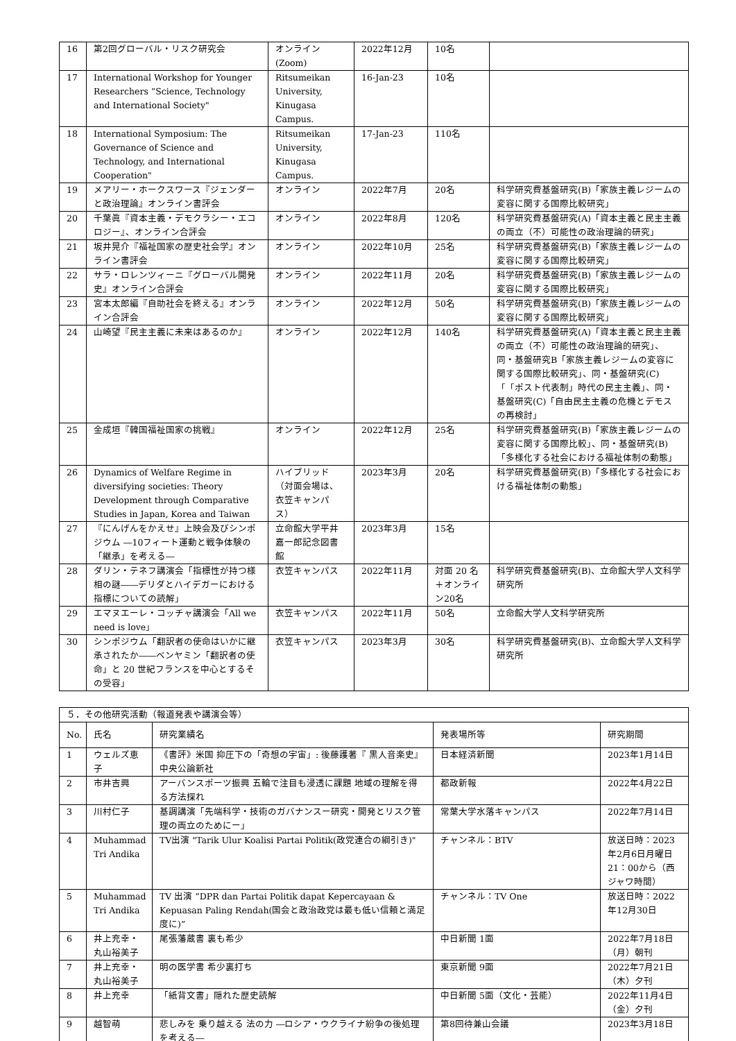| 16 | 第2回グローバル・リスク研究会 | オンライン (Zoom) | 2022年12月 | 10名 | |
| 17 | International Workshop for Younger Researchers “Science, Technology and International Society" | Ritsumeikan University, Kinugasa Campus. | 16-Jan-23 | 10名 | |
| 18 | International Symposium: The Governance of Science and Technology, and International Cooperation" | Ritsumeikan University, Kinugasa Campus. | 17-Jan-23 | 110名 | |
| 19 | メアリー・ホークスワース『ジェンダーと政治理論』オンライン書評会 | オンライン | 2022年7月 | 20名 | 科学研究費基盤研究(B)「家族主義レジームの変容に関する国際比較研究」 |
| 20 | 千葉眞『資本主義・デモクラシー・エコロジー』、オンライン合評会 | オンライン | 2022年8月 | 120名 | 科学研究費基盤研究(A)「資本主義と民主主義の両立（不）可能性の政治理論的研究」 |
| 21 | 坂井晃介『福祉国家の歴史社会学』オンライン書評会 | オンライン | 2022年10月 | 25名 | 科学研究費基盤研究(B)「家族主義レジームの変容に関する国際比較研究」 |
| 22 | サラ・ロレンツィーニ『グローバル開発史』オンライン合評会 | オンライン | 2022年11月 | 20名 | 科学研究費基盤研究(B)「家族主義レジームの変容に関する国際比較研究」 |
| 23 | 宮本太郎編『自助社会を終える』オンライン合評会 | オンライン | 2022年12月 | 50名 | 科学研究費基盤研究(B)「家族主義レジームの変容に関する国際比較研究」 |
| 24 | 山崎望『民主主義に未来はあるのか』 | オンライン | 2022年12月 | 140名 | 科学研究費基盤研究(A)「資本主義と民主主義の両立（不）可能性の政治理論的研究」、同・基盤研究B「家族主義レジームの変容に関する国際比較研究」、同・基盤研究(C)「「ポスト代表制」時代の民主主義」、同・基盤研究(C)「自由民主主義の危機とデモスの再検討」 |
| 25 | 金成垣『韓国福祉国家の挑戦』 | オンライン | 2022年12月 | 25名 | 科学研究費基盤研究(B)「家族主義レジームの変容に関する国際比較」、同・基盤研究(B)「多様化する社会における福祉体制の動態」 |
| 26 | Dynamics of Welfare Regime in diversifying societies: Theory Development through Comparative Studies in Japan, Korea and Taiwan | ハイブリッド（対面会場は、衣笠キャンパス） | 2023年3月 | 20名 | 科学研究費基盤研究(B)「多様化する社会における福祉体制の動態」 |
| 27 | 『にんげんをかえせ』上映会及びシンポジウム ―10フィート運動と戦争体験の「継承」を考える― | 立命館大学平井嘉一郎記念図書館 | 2023年3月 | 15名 | |
| 28 | ダリン・テネフ講演会「指標性が持つ様相の謎――デリダとハイデガーにおける指標についての読解」 | 衣笠キャンパス | 2022年11月 | 対面 20 名＋オンライン20名 | 科学研究費基盤研究(B)、立命館大学人文科学研究所 |
| 29 | エマヌエーレ・コッチャ講演会「All we need is love」 | 衣笠キャンパス | 2022年11月 | 50名 | 立命館大学人文科学研究所 |
| 30 | シンポジウム「翻訳者の使命はいかに継承されたか――ベンヤミン「翻訳者の使命」と 20 世紀フランスを中心とするその受容」 | 衣笠キャンパス | 2023年3月 | 30名 | 科学研究費基盤研究(B)、立命館大学人文科学研究所 |
| ５．その他研究活動（報道発表や講演会等） | | | | |
| No. | 氏名 | 研究業績名 | 発表場所等 | 研究期間 |
| 1 | ウェルズ恵子 | 《書評》米国 抑圧下の「奇想の宇宙」: 後藤護著『 黒人音楽史』中央公論新社 | 日本経済新聞 | 2023年1月14日 |
| 2 | 市井吉興 | アーバンスポーツ振興 五輪で注目も浸透に課題 地域の理解を得る方法探れ | 都政新報 | 2022年4月22日 |
| 3 | 川村仁子 | 基調講演「先端科学・技術のガバナンスー研究・開発とリスク管理の両立のためにー」 | 常葉大学水落キャンパス | 2022年7月14日 |
| 4 | Muhammad Tri Andika | TV出演 "Tarik Ulur Koalisi Partai Politik(政党連合の綱引き)" | チャンネル：BTV | 放送日時：2023年2月6日月曜日21：00から（西ジャワ時間） |
| 5 | Muhammad Tri Andika | TV 出演 “DPR dan Partai Politik dapat Kepercayaan & Kepuasan Paling Rendah(国会と政治政党は最も低い信頼と満足度に)” | チャンネル：TV One | 放送日時：2022年12月30日 |
| 6 | 井上充幸・丸山裕美子 | 尾張藩蔵書 裏も希少 | 中日新聞 1面 | 2022年7月18日（月）朝刊 |
| 7 | 井上充幸・丸山裕美子 | 明の医学書 希少裏打ち | 東京新聞 9面 | 2022年7月21日（木）夕刊 |
| 8 | 井上充幸 | 「紙背文書」隠れた歴史読解 | 中日新聞 5面（文化・芸能） | 2022年11月4日（金）夕刊 |
| 9 | 越智萌 | 悲しみを 乗り越える 法の力 ―ロシア・ウクライナ紛争の後処理を考える― | 第8回待兼山会議 | 2023年3月18日 |